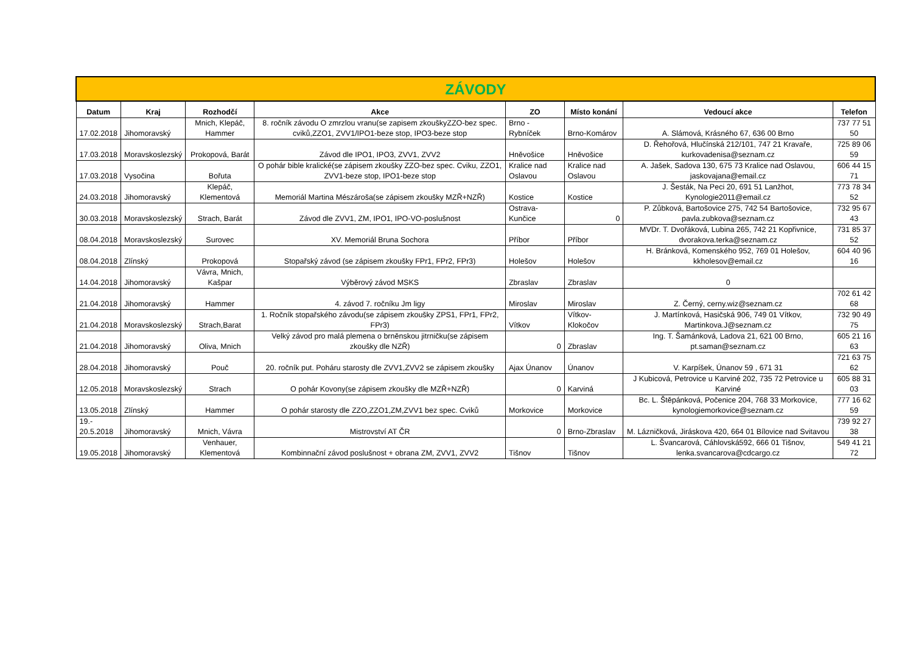| ZÁVODY | | | | | | | |
| Datum | Kraj | Rozhodčí | Akce | ZO | Místo konání | Vedoucí akce | Telefon |
| 17.02.2018 | Jihomoravský | Mnich, Klepáč, Hammer | 8. ročník závodu O zmrzlou vranu(se zapisem zkouškyZZO-bez spec. cviků,ZZO1, ZVV1/IPO1-beze stop, IPO3-beze stop | Brno - Rybníček | Brno-Komárov | A. Slámová, Krásného 67, 636 00 Brno | 737 77 51 50 |
| 17.03.2018 | Moravskoslezský | Prokopová, Barát | Závod dle IPO1, IPO3, ZVV1, ZVV2 | Hněvošice | Hněvošice | D. Řehořová, Hlučínská 212/101, 747 21 Kravaře, kurkovadenisa@seznam.cz | 725 89 06 59 |
| 17.03.2018 | Vysočina | Bořuta | O pohár bible kralické(se zápisem zkoušky ZZO-bez spec. Cviku, ZZO1, ZVV1-beze stop, IPO1-beze stop | Kralice nad Oslavou | Kralice nad Oslavou | A. Jašek, Sadova 130, 675 73 Kralice nad Oslavou, jaskovajana@email.cz | 606 44 15 71 |
| 24.03.2018 | Jihomoravský | Klepáč, Klementová | Memoriál Martina Mészároša(se zápisem zkoušky MZŘ+NZŘ) | Kostice | Kostice | J. Šesták, Na Peci 20, 691 51 Lanžhot, Kynologie2011@email.cz | 773 78 34 52 |
| 30.03.2018 | Moravskoslezský | Strach, Barát | Závod dle ZVV1, ZM, IPO1, IPO-VO-poslušnost | Ostrava-Kunčice | 0 | P. Zůbková, Bartošovice 275, 742 54 Bartošovice, pavla.zubkova@seznam.cz | 732 95 67 43 |
| 08.04.2018 | Moravskoslezský | Surovec | XV. Memoriál Bruna Sochora | Příbor | Příbor | MVDr. T. Dvořáková, Lubina 265, 742 21 Kopřivnice, dvorakova.terka@seznam.cz | 731 85 37 52 |
| 08.04.2018 | Zlínský | Prokopová | Stopařský závod (se zápisem zkoušky FPr1, FPr2, FPr3) | Holešov | Holešov | H. Bránková, Komenského 952, 769 01 Holešov, kkholesov@email.cz | 604 40 96 16 |
| 14.04.2018 | Jihomoravský | Vávra, Mnich, Kašpar | Výběrový závod MSKS | Zbraslav | Zbraslav | 0 | |
| 21.04.2018 | Jihomoravský | Hammer | 4. závod 7. ročníku Jm ligy | Miroslav | Miroslav | Z. Černý, cerny.wiz@seznam.cz | 702 61 42 68 |
| 21.04.2018 | Moravskoslezský | Strach,Barat | 1. Ročník stopařského závodu(se zápisem zkoušky ZPS1, FPr1, FPr2, FPr3) | Vítkov | Vítkov-Klokočov | J. Martínková, Hasičská 906, 749 01 Vítkov, Martinkova.J@seznam.cz | 732 90 49 75 |
| 21.04.2018 | Jihomoravský | Oliva, Mnich | Velký závod pro malá plemena o brněnskou jitrničku(se zápisem zkoušky dle NZŘ) | 0 | Zbraslav | Ing. T. Šamánková, Ladova 21, 621 00 Brno, pt.saman@seznam.cz | 605 21 16 63 |
| 28.04.2018 | Jihomoravský | Pouč | 20. ročník put. Poháru starosty dle ZVV1,ZVV2 se zápisem zkoušky | Ajax Únanov | Únanov | V. Karpíšek, Únanov 59 , 671 31 | 721 63 75 62 |
| 12.05.2018 | Moravskoslezský | Strach | O pohár Kovony(se zápisem zkoušky dle MZŘ+NZŘ) | 0 | Karviná | J Kubicová, Petrovice u Karviné 202, 735 72 Petrovice u Karviné | 605 88 31 03 |
| 13.05.2018 | Zlínský | Hammer | O pohár starosty dle ZZO,ZZO1,ZM,ZVV1 bez spec. Cviků | Morkovice | Morkovice | Bc. L. Štěpánková, Počenice 204, 768 33 Morkovice, kynologiemorkovice@seznam.cz | 777 16 62 59 |
| 19.- 20.5.2018 | Jihomoravský | Mnich, Vávra | Mistrovství AT ČR | 0 | Brno-Zbraslav | M. Lázničková, Jiráskova 420, 664 01 Bílovice nad Svitavou | 739 92 27 38 |
| 19.05.2018 | Jihomoravský | Venhauer, Klementová | Kombinnační závod poslušnost + obrana ZM, ZVV1, ZVV2 | Tišnov | Tišnov | L. Švancarová, Cáhlovská592, 666 01 Tišnov, lenka.svancarova@cdcargo.cz | 549 41 21 72 |